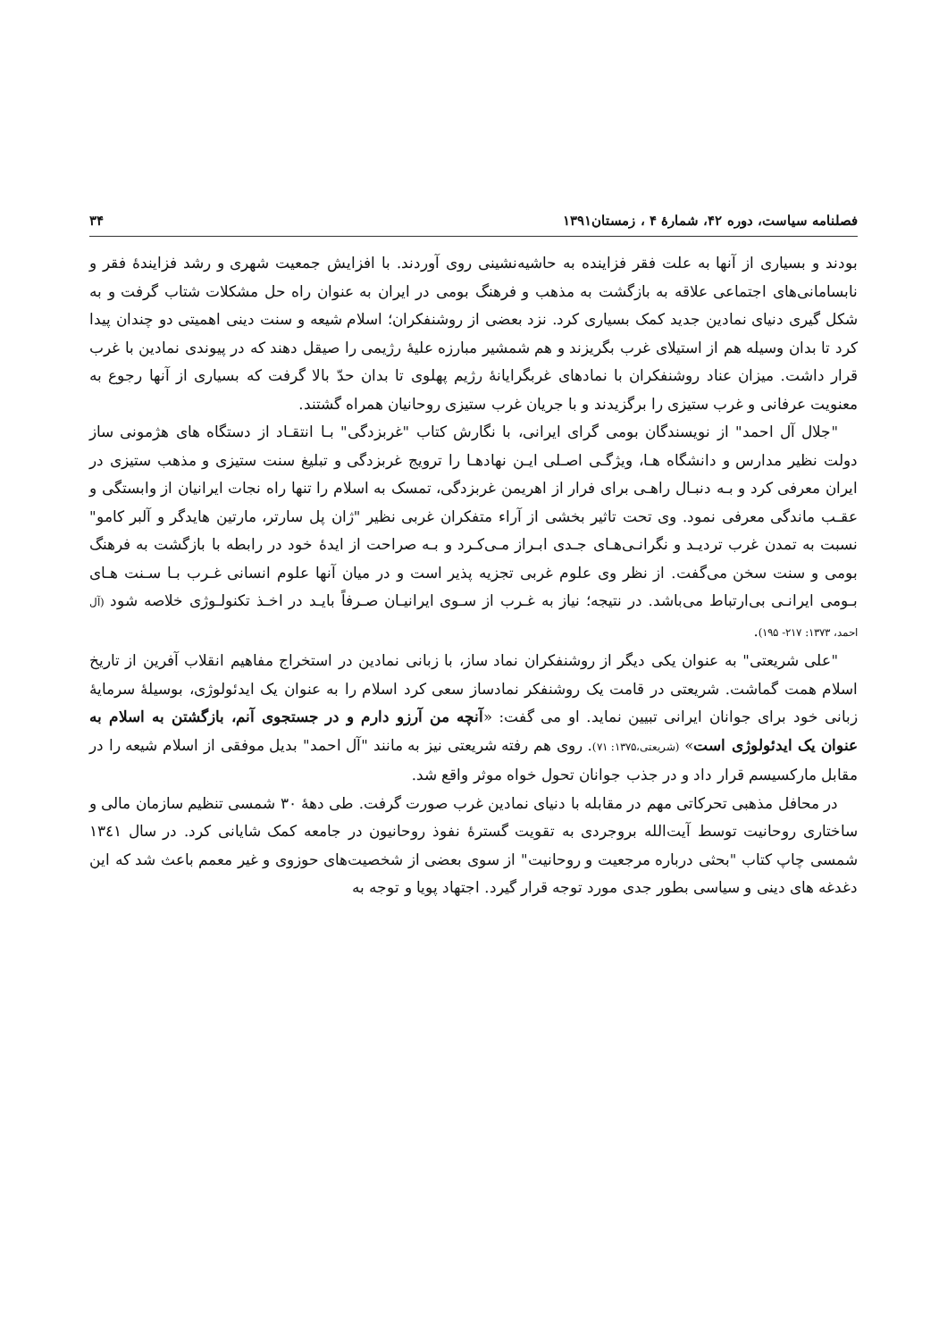فصلنامه سیاست، دوره ۴۲، شمارهٔ ۴ ، زمستان۱۳۹۱ ۳۴
بودند و بسیاری از آنها به علت فقر فزاینده به حاشیه‌نشینی روی آوردند. با افزایش جمعیت شهری و رشد فزایندهٔ فقر و نابسامانی‌های اجتماعی علاقه به بازگشت به مذهب و فرهنگ بومی در ایران به عنوان راه حل مشکلات شتاب گرفت و به شکل گیری دنیای نمادین جدید کمک بسیاری کرد. نزد بعضی از روشنفکران؛ اسلام شیعه و سنت دینی اهمیتی دو چندان پیدا کرد تا بدان وسیله هم از استیلای غرب بگریزند و هم شمشیر مبارزه علیهٔ رژیمی را صیقل دهند که در پیوندی نمادین با غرب قرار داشت. میزان عناد روشنفکران با نمادهای غربگرایانهٔ رژیم پهلوی تا بدان حدّ بالا گرفت که بسیاری از آنها رجوع به معنویت عرفانی و غرب ستیزی را برگزیدند و با جریان غرب ستیزی روحانیان همراه گشتند.
"جلال آل احمد" از نویسندگان بومی گرای ایرانی، با نگارش کتاب "غربزدگی" بـا انتقـاد از دستگاه های هژمونی ساز دولت نظیر مدارس و دانشگاه هـا، ویژگـی اصـلی ایـن نهادهـا را ترویج غربزدگی و تبلیغ سنت ستیزی و مذهب ستیزی در ایران معرفی کرد و بـه دنبـال راهـی برای فرار از اهریمن غربزدگی، تمسک به اسلام را تنها راه نجات ایرانیان از وابستگی و عقـب ماندگی معرفی نمود. وی تحت تاثیر بخشی از آراء متفکران غربی نظیر "ژان پل سارتر، مارتین هایدگر و آلبر کامو" نسبت به تمدن غرب تردیـد و نگرانـی‌هـای جـدی ابـراز مـی‌کـرد و بـه صراحت از ایدهٔ خود در رابطه با بازگشت به فرهنگ بومی و سنت سخن می‌گفت. از نظر وی علوم غربی تجزیه پذیر است و در میان آنها علوم انسانی غـرب بـا سـنت هـای بـومی ایرانـی بی‌ارتباط می‌باشد. در نتیجه؛ نیاز به غـرب از سـوی ایرانیـان صـرفاً بایـد در اخـذ تکنولـوژی خلاصه شود (آل احمد، ۱۳۷۳: ۲۱۷- ۱۹۵).
"علی شریعتی" به عنوان یکی دیگر از روشنفکران نماد ساز، با زبانی نمادین در استخراج مفاهیم انقلاب آفرین از تاریخ اسلام همت گماشت. شریعتی در قامت یک روشنفکر نمادساز سعی کرد اسلام را به عنوان یک ایدئولوژی، بوسیلهٔ سرمایهٔ زبانی خود برای جوانان ایرانی تبیین نماید. او می گفت: «آنچه من آرزو دارم و در جستجوی آنم، بازگشتن به اسلام به عنوان یک ایدئولوژی است» (شریعتی،۱۳۷۵: ۷۱). روی هم رفته شریعتی نیز به مانند "آل احمد" بدیل موفقی از اسلام شیعه را در مقابل مارکسیسم قرار داد و در جذب جوانان تحول خواه موثر واقع شد.
در محافل مذهبی تحرکاتی مهم در مقابله با دنیای نمادین غرب صورت گرفت. طی دههٔ ۳۰ شمسی تنظیم سازمان مالی و ساختاری روحانیت توسط آیت‌الله بروجردی به تقویت گسترهٔ نفوذ روحانیون در جامعه کمک شایانی کرد. در سال ۱۳٤۱ شمسی چاپ کتاب "بحثی درباره مرجعیت و روحانیت" از سوی بعضی از شخصیت‌های حوزوی و غیر معمم باعث شد که این دغدغه های دینی و سیاسی بطور جدی مورد توجه قرار گیرد. اجتهاد پویا و توجه به